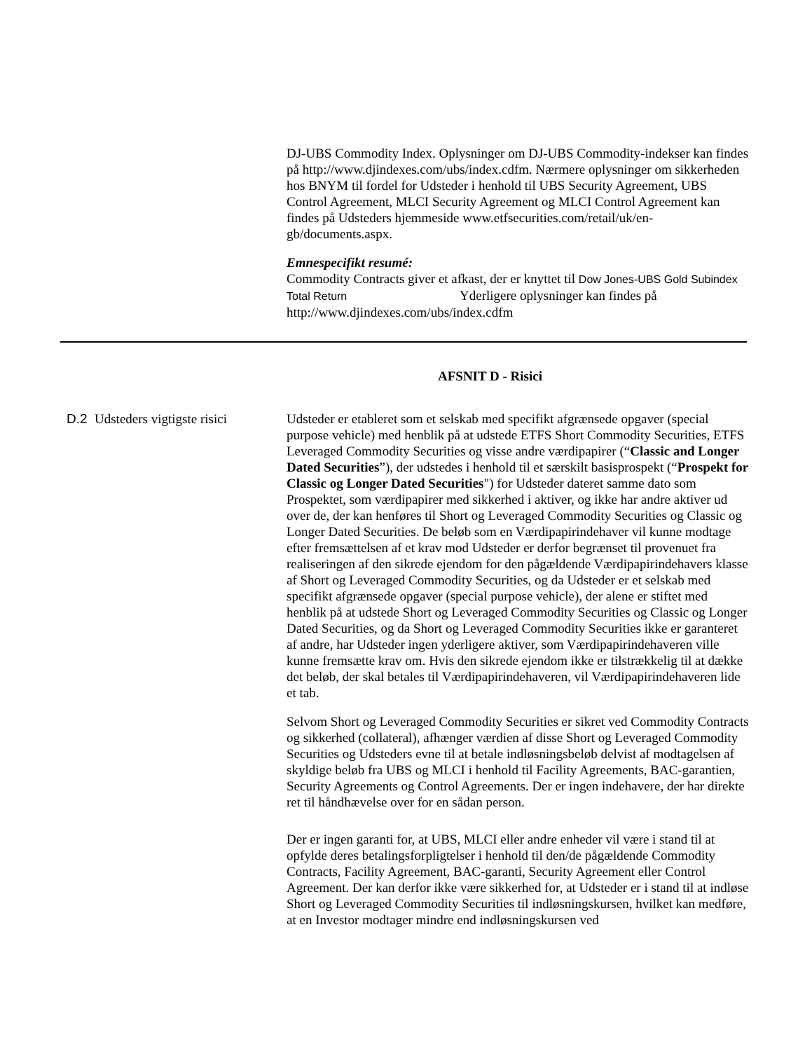DJ-UBS Commodity Index. Oplysninger om DJ-UBS Commodity-indekser kan findes på http://www.djindexes.com/ubs/index.cdfm. Nærmere oplysninger om sikkerheden hos BNYM til fordel for Udsteder i henhold til UBS Security Agreement, UBS Control Agreement, MLCI Security Agreement og MLCI Control Agreement kan findes på Udsteders hjemmeside www.etfsecurities.com/retail/uk/en-gb/documents.aspx.
Emnespecifikt resumé:
Commodity Contracts giver et afkast, der er knyttet til Dow Jones-UBS Gold Subindex Total Return Yderligere oplysninger kan findes på http://www.djindexes.com/ubs/index.cdfm
AFSNIT D - Risici
| D.2 | Udsteders vigtigste risici | Udsteder er etableret som et selskab med specifikt afgrænsede opgaver (special purpose vehicle) med henblik på at udstede ETFS Short Commodity Securities, ETFS Leveraged Commodity Securities og visse andre værdipapirer (“ Classic and Longer Dated Securities ”), der udstedes i henhold til et særskilt basisprospekt (“ Prospekt for Classic og Longer Dated Securities ") for Udsteder dateret samme dato som Prospektet, som værdipapirer med sikkerhed i aktiver, og ikke har andre aktiver ud over de, der kan henføres til Short og Leveraged Commodity Securities og Classic og Longer Dated Securities. De beløb som en Værdipapirindehaver vil kunne modtage efter fremsættelsen af et krav mod Udsteder er derfor begrænset til provenuet fra realiseringen af den sikrede ejendom for den pågældende Værdipapirindehavers klasse af Short og Leveraged Commodity Securities, og da Udsteder er et selskab med specifikt afgrænsede opgaver (special purpose vehicle), der alene er stiftet med henblik på at udstede Short og Leveraged Commodity Securities og Classic og Longer Dated Securities, og da Short og Leveraged Commodity Securities ikke er garanteret af andre, har Udsteder ingen yderligere aktiver, som Værdipapirindehaveren ville kunne fremsætte krav om. Hvis den sikrede ejendom ikke er tilstrækkelig til at dække det beløb, der skal betales til Værdipapirindehaveren, vil Værdipapirindehaveren lide et tab. Selvom Short og Leveraged Commodity Securities er sikret ved Commodity Contracts og sikkerhed (collateral), afhænger værdien af disse Short og Leveraged Commodity Securities og Udsteders evne til at betale indløsningsbeløb delvist af modtagelsen af skyldige beløb fra UBS og MLCI i henhold til Facility Agreements, BAC-garantien, Security Agreements og Control Agreements. Der er ingen indehavere, der har direkte ret til håndhævelse over for en sådan person. Der er ingen garanti for, at UBS, MLCI eller andre enheder vil være i stand til at opfylde deres betalingsforpligtelser i henhold til den/de pågældende Commodity Contracts, Facility Agreement, BAC-garanti, Security Agreement eller Control Agreement. Der kan derfor ikke være sikkerhed for, at Udsteder er i stand til at indløse Short og Leveraged Commodity Securities til indløsningskursen, hvilket kan medføre, at en Investor modtager mindre end indløsningskursen ved |